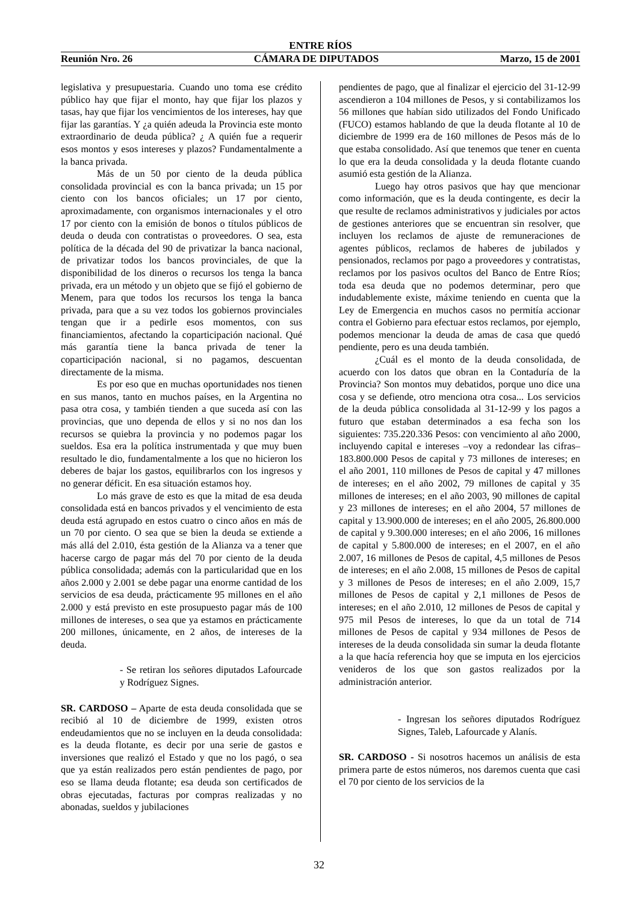ENTRE RÍOS
Reunión Nro. 26 CÁMARA DE DIPUTADOS Marzo, 15 de 2001
legislativa y presupuestaria. Cuando uno toma ese crédito público hay que fijar el monto, hay que fijar los plazos y tasas, hay que fijar los vencimientos de los intereses, hay que fijar las garantías. Y ¿a quién adeuda la Provincia este monto extraordinario de deuda pública? ¿ A quién fue a requerir esos montos y esos intereses y plazos? Fundamentalmente a la banca privada.
Más de un 50 por ciento de la deuda pública consolidada provincial es con la banca privada; un 15 por ciento con los bancos oficiales; un 17 por ciento, aproximadamente, con organismos internacionales y el otro 17 por ciento con la emisión de bonos o títulos públicos de deuda o deuda con contratistas o proveedores. O sea, esta política de la década del 90 de privatizar la banca nacional, de privatizar todos los bancos provinciales, de que la disponibilidad de los dineros o recursos los tenga la banca privada, era un método y un objeto que se fijó el gobierno de Menem, para que todos los recursos los tenga la banca privada, para que a su vez todos los gobiernos provinciales tengan que ir a pedirle esos momentos, con sus financiamientos, afectando la coparticipación nacional. Qué más garantía tiene la banca privada de tener la coparticipación nacional, si no pagamos, descuentan directamente de la misma.
Es por eso que en muchas oportunidades nos tienen en sus manos, tanto en muchos países, en la Argentina no pasa otra cosa, y también tienden a que suceda así con las provincias, que uno dependa de ellos y si no nos dan los recursos se quiebra la provincia y no podemos pagar los sueldos. Esa era la política instrumentada y que muy buen resultado le dio, fundamentalmente a los que no hicieron los deberes de bajar los gastos, equilibrarlos con los ingresos y no generar déficit. En esa situación estamos hoy.
Lo más grave de esto es que la mitad de esa deuda consolidada está en bancos privados y el vencimiento de esta deuda está agrupado en estos cuatro o cinco años en más de un 70 por ciento. O sea que se bien la deuda se extiende a más allá del 2.010, ésta gestión de la Alianza va a tener que hacerse cargo de pagar más del 70 por ciento de la deuda pública consolidada; además con la particularidad que en los años 2.000 y 2.001 se debe pagar una enorme cantidad de los servicios de esa deuda, prácticamente 95 millones en el año 2.000 y está previsto en este prosupuesto pagar más de 100 millones de intereses, o sea que ya estamos en prácticamente 200 millones, únicamente, en 2 años, de intereses de la deuda.
- Se retiran los señores diputados Lafourcade y Rodríguez Signes.
SR. CARDOSO – Aparte de esta deuda consolidada que se recibió al 10 de diciembre de 1999, existen otros endeudamientos que no se incluyen en la deuda consolidada: es la deuda flotante, es decir por una serie de gastos e inversiones que realizó el Estado y que no los pagó, o sea que ya están realizados pero están pendientes de pago, por eso se llama deuda flotante; esa deuda son certificados de obras ejecutadas, facturas por compras realizadas y no abonadas, sueldos y jubilaciones
pendientes de pago, que al finalizar el ejercicio del 31-12-99 ascendieron a 104 millones de Pesos, y si contabilizamos los 56 millones que habían sido utilizados del Fondo Unificado (FUCO) estamos hablando de que la deuda flotante al 10 de diciembre de 1999 era de 160 millones de Pesos más de lo que estaba consolidado. Así que tenemos que tener en cuenta lo que era la deuda consolidada y la deuda flotante cuando asumió esta gestión de la Alianza.
Luego hay otros pasivos que hay que mencionar como información, que es la deuda contingente, es decir la que resulte de reclamos administrativos y judiciales por actos de gestiones anteriores que se encuentran sin resolver, que incluyen los reclamos de ajuste de remuneraciones de agentes públicos, reclamos de haberes de jubilados y pensionados, reclamos por pago a proveedores y contratistas, reclamos por los pasivos ocultos del Banco de Entre Ríos; toda esa deuda que no podemos determinar, pero que indudablemente existe, máxime teniendo en cuenta que la Ley de Emergencia en muchos casos no permitía accionar contra el Gobierno para efectuar estos reclamos, por ejemplo, podemos mencionar la deuda de amas de casa que quedó pendiente, pero es una deuda también.
¿Cuál es el monto de la deuda consolidada, de acuerdo con los datos que obran en la Contaduría de la Provincia? Son montos muy debatidos, porque uno dice una cosa y se defiende, otro menciona otra cosa... Los servicios de la deuda pública consolidada al 31-12-99 y los pagos a futuro que estaban determinados a esa fecha son los siguientes: 735.220.336 Pesos: con vencimiento al año 2000, incluyendo capital e intereses –voy a redondear las cifras– 183.800.000 Pesos de capital y 73 millones de intereses; en el año 2001, 110 millones de Pesos de capital y 47 millones de intereses; en el año 2002, 79 millones de capital y 35 millones de intereses; en el año 2003, 90 millones de capital y 23 millones de intereses; en el año 2004, 57 millones de capital y 13.900.000 de intereses; en el año 2005, 26.800.000 de capital y 9.300.000 intereses; en el año 2006, 16 millones de capital y 5.800.000 de intereses; en el 2007, en el año 2.007, 16 millones de Pesos de capital, 4,5 millones de Pesos de intereses; en el año 2.008, 15 millones de Pesos de capital y 3 millones de Pesos de intereses; en el año 2.009, 15,7 millones de Pesos de capital y 2,1 millones de Pesos de intereses; en el año 2.010, 12 millones de Pesos de capital y 975 mil Pesos de intereses, lo que da un total de 714 millones de Pesos de capital y 934 millones de Pesos de intereses de la deuda consolidada sin sumar la deuda flotante a la que hacía referencia hoy que se imputa en los ejercicios venideros de los que son gastos realizados por la administración anterior.
- Ingresan los señores diputados Rodríguez Signes, Taleb, Lafourcade y Alanís.
SR. CARDOSO - Si nosotros hacemos un análisis de esta primera parte de estos números, nos daremos cuenta que casi el 70 por ciento de los servicios de la
32